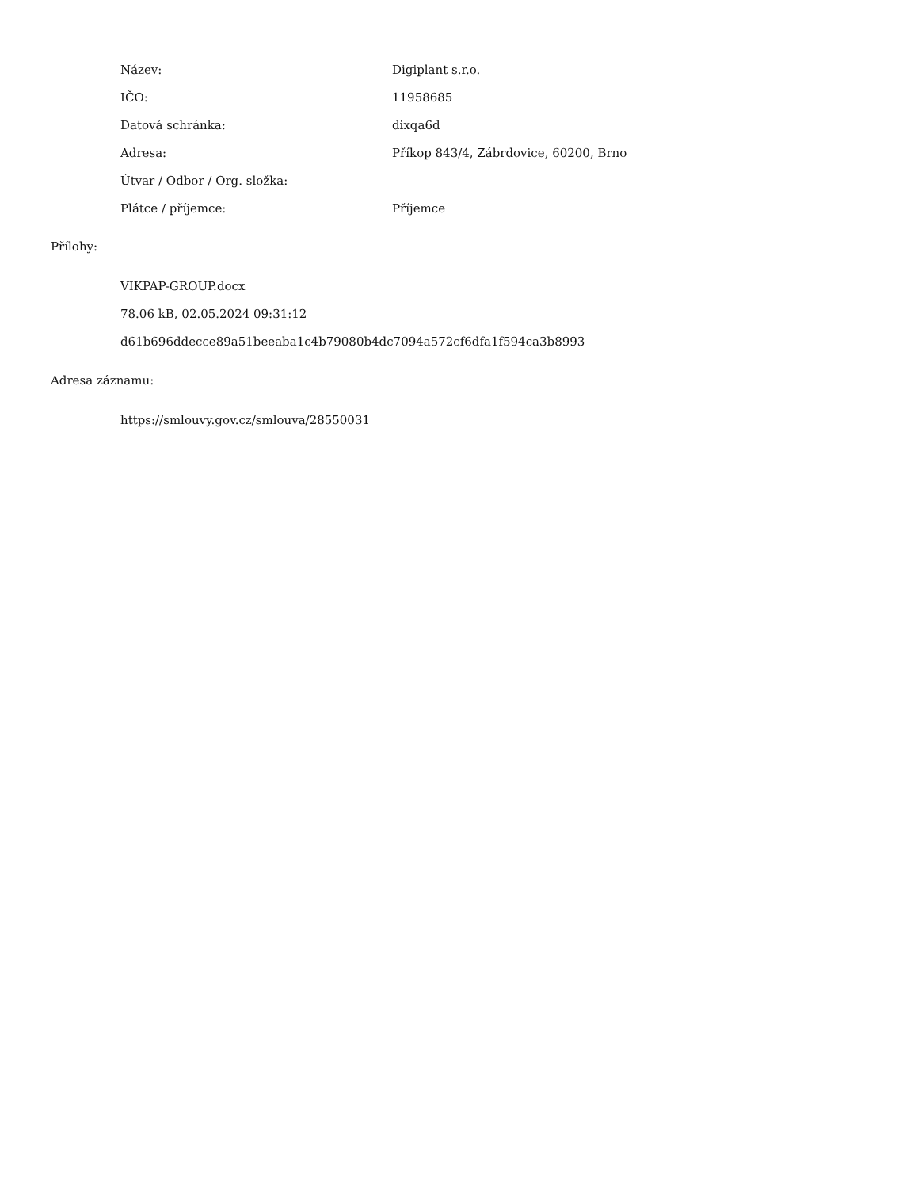| Název: | Digiplant s.r.o. |
| IČO: | 11958685 |
| Datová schránka: | dixqa6d |
| Adresa: | Příkop 843/4, Zábrdovice, 60200, Brno |
| Útvar / Odbor / Org. složka: | |
| Plátce / příjemce: | Příjemce |
Přílohy:
VIKPAP-GROUP.docx
78.06 kB, 02.05.2024 09:31:12
d61b696ddecce89a51beeaba1c4b79080b4dc7094a572cf6dfa1f594ca3b8993
Adresa záznamu:
https://smlouvy.gov.cz/smlouva/28550031